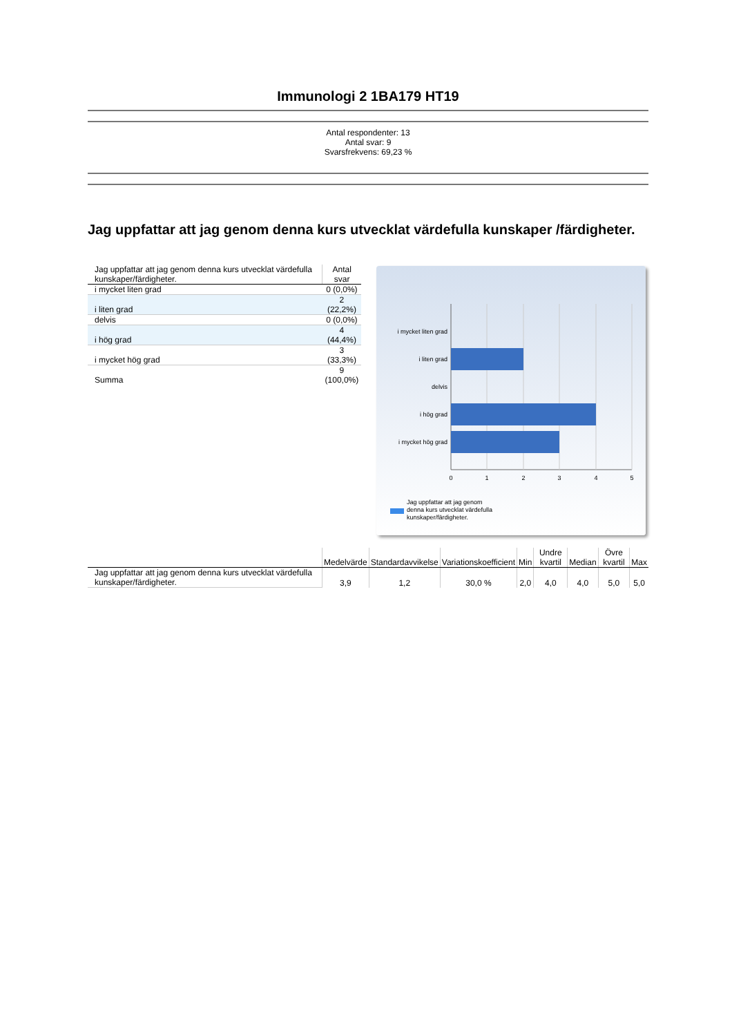Immunologi 2 1BA179 HT19
Antal respondenter: 13
Antal svar: 9
Svarsfrekvens: 69,23 %
Jag uppfattar att jag genom denna kurs utvecklat värdefulla kunskaper /färdigheter.
| Jag uppfattar att jag genom denna kurs utvecklat värdefulla kunskaper/färdigheter. | Antal svar |
| --- | --- |
| i mycket liten grad | 0 (0,0%) |
| i liten grad | 2 (22,2%) |
| delvis | 0 (0,0%) |
| i hög grad | 4 (44,4%) |
| i mycket hög grad | 3 (33,3%) |
| Summa | 9 (100,0%) |
i mycket liten grad
i liten grad
delvis
i hög grad
i mycket hög grad
0
1
2
3
4
5
Jag uppfattar att jag genom
denna kurs utvecklat värdefulla
kunskaper/färdigheter.
| | Medelvärde | Standardavvikelse | Variationskoefficient | Min | Undre kvartil | Median | Övre kvartil | Max |
| --- | --- | --- | --- | --- | --- | --- | --- | --- |
| Jag uppfattar att jag genom denna kurs utvecklat värdefulla kunskaper/färdigheter. | 3,9 | 1,2 | 30,0 % | 2,0 | 4,0 | 4,0 | 5,0 | 5,0 |